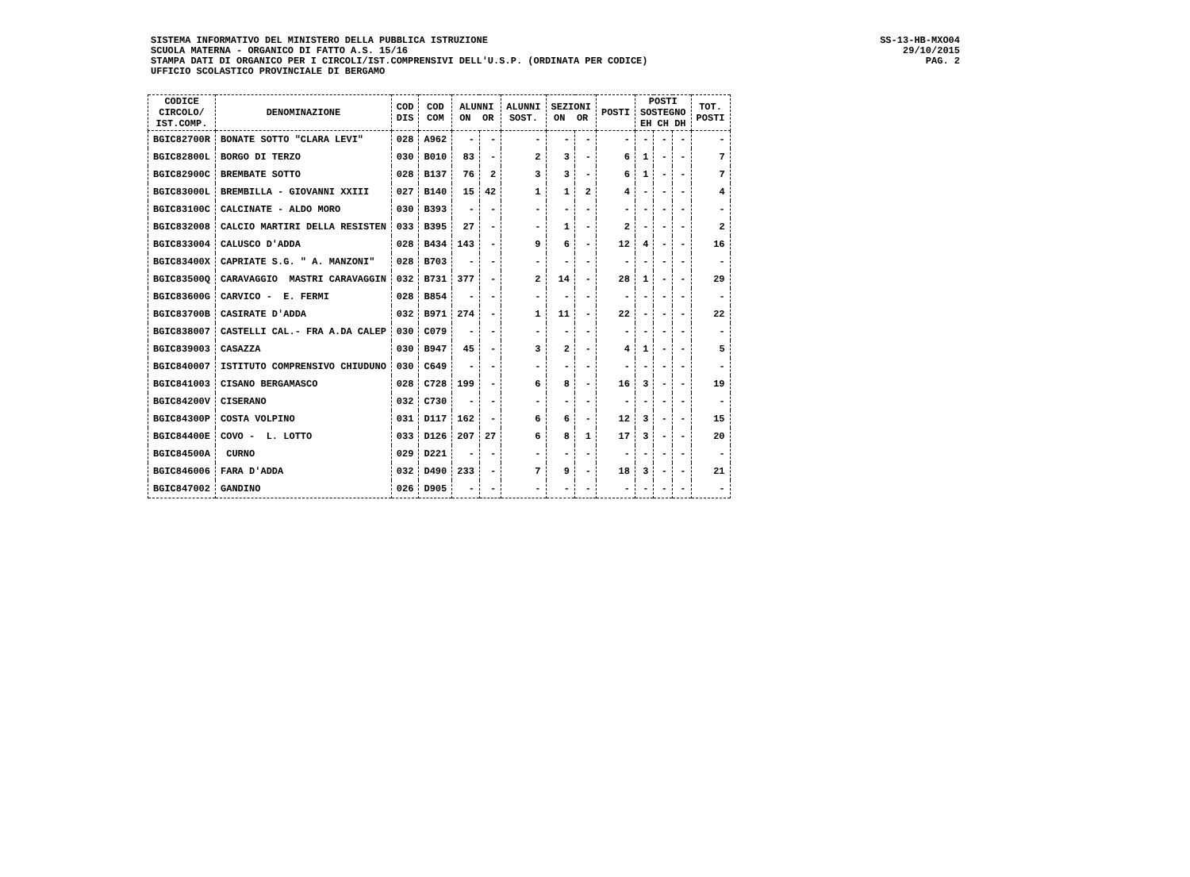SISTEMA INFORMATIVO DEL MINISTERO DELLA PUBBLICA ISTRUZIONE
SCUOLA MATERNA - ORGANICO DI FATTO A.S. 15/16
STAMPA DATI DI ORGANICO PER I CIRCOLI/IST.COMPRENSIVI DELL'U.S.P. (ORDINATA PER CODICE)
UFFICIO SCOLASTICO PROVINCIALE DI BERGAMO
SS-13-HB-MXO04
29/10/2015
PAG. 2
| CODICE CIRCOLO/ IST.COMP. | DENOMINAZIONE | COD DIS | COD COM | ALUNNI ON OR | | ALUNNI SOST. | SEZIONI ON OR | | POSTI | POSTI SOSTEGNO EH CH DH | | | TOT. POSTI |
| --- | --- | --- | --- | --- | --- | --- | --- | --- | --- | --- | --- | --- | --- |
| BGIC82700R | BONATE SOTTO "CLARA LEVI" | 028 | A962 | - | - | - | - | - | - | - | - | - | - |
| BGIC82800L | BORGO DI TERZO | 030 | B010 | 83 | - | 2 | 3 | - | 6 | 1 | - | - | 7 |
| BGIC82900C | BREMBATE SOTTO | 028 | B137 | 76 | 2 | 3 | 3 | - | 6 | 1 | - | - | 7 |
| BGIC83000L | BREMBILLA - GIOVANNI XXIII | 027 | B140 | 15 | 42 | 1 | 1 | 2 | 4 | - | - | - | 4 |
| BGIC83100C | CALCINATE - ALDO MORO | 030 | B393 | - | - | - | - | - | - | - | - | - | - |
| BGIC832008 | CALCIO MARTIRI DELLA RESISTEN | 033 | B395 | 27 | - | - | 1 | - | 2 | - | - | - | 2 |
| BGIC833004 | CALUSCO D'ADDA | 028 | B434 | 143 | - | 9 | 6 | - | 12 | 4 | - | - | 16 |
| BGIC83400X | CAPRIATE S.G. " A. MANZONI" | 028 | B703 | - | - | - | - | - | - | - | - | - | - |
| BGIC83500Q | CARAVAGGIO MASTRI CARAVAGGIN | 032 | B731 | 377 | - | 2 | 14 | - | 28 | 1 | - | - | 29 |
| BGIC83600G | CARVICO - E. FERMI | 028 | B854 | - | - | - | - | - | - | - | - | - | - |
| BGIC83700B | CASIRATE D'ADDA | 032 | B971 | 274 | - | 1 | 11 | - | 22 | - | - | - | 22 |
| BGIC838007 | CASTELLI CAL.- FRA A.DA CALEP | 030 | C079 | - | - | - | - | - | - | - | - | - | - |
| BGIC839003 | CASAZZA | 030 | B947 | 45 | - | 3 | 2 | - | 4 | 1 | - | - | 5 |
| BGIC840007 | ISTITUTO COMPRENSIVO CHIUDUNO | 030 | C649 | - | - | - | - | - | - | - | - | - | - |
| BGIC841003 | CISANO BERGAMASCO | 028 | C728 | 199 | - | 6 | 8 | - | 16 | 3 | - | - | 19 |
| BGIC84200V | CISERANO | 032 | C730 | - | - | - | - | - | - | - | - | - | - |
| BGIC84300P | COSTA VOLPINO | 031 | D117 | 162 | - | 6 | 6 | - | 12 | 3 | - | - | 15 |
| BGIC84400E | COVO - L. LOTTO | 033 | D126 | 207 | 27 | 6 | 8 | 1 | 17 | 3 | - | - | 20 |
| BGIC84500A | CURNO | 029 | D221 | - | - | - | - | - | - | - | - | - | - |
| BGIC846006 | FARA D'ADDA | 032 | D490 | 233 | - | 7 | 9 | - | 18 | 3 | - | - | 21 |
| BGIC847002 | GANDINO | 026 | D905 | - | - | - | - | - | - | - | - | - | - |